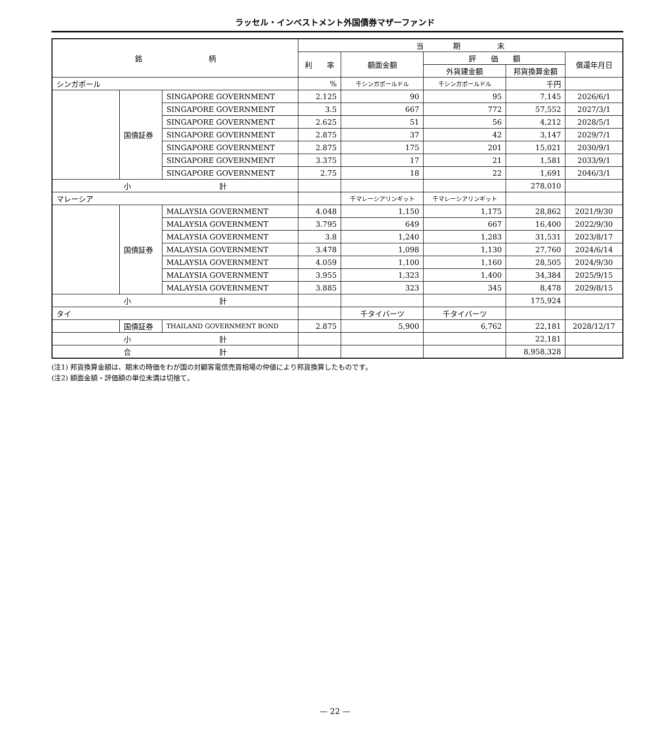ラッセル・インベストメント外国債券マザーファンド
| 銘 柄 | | | 当 期 末 | | | | |
| --- | --- | --- | --- | --- | --- | --- | --- |
| | | | 利 率 | 額面金額 | 評 価 額 | | 償還年月日 |
| | | | | | 外貨建金額 | 邦貨換算金額 | |
| シンガポール | | | % | 千シンガポールドル | 千シンガポールドル | 千円 | |
| | 国債証券 | SINGAPORE GOVERNMENT | 2.125 | 90 | 95 | 7,145 | 2026/6/1 |
| | | SINGAPORE GOVERNMENT | 3.5 | 667 | 772 | 57,552 | 2027/3/1 |
| | | SINGAPORE GOVERNMENT | 2.625 | 51 | 56 | 4,212 | 2028/5/1 |
| | | SINGAPORE GOVERNMENT | 2.875 | 37 | 42 | 3,147 | 2029/7/1 |
| | | SINGAPORE GOVERNMENT | 2.875 | 175 | 201 | 15,021 | 2030/9/1 |
| | | SINGAPORE GOVERNMENT | 3.375 | 17 | 21 | 1,581 | 2033/9/1 |
| | | SINGAPORE GOVERNMENT | 2.75 | 18 | 22 | 1,691 | 2046/3/1 |
| 小 計 | | | | | | 278,010 | |
| マレーシア | | | | 千マレーシアリンギット | 千マレーシアリンギット | | |
| | 国債証券 | MALAYSIA GOVERNMENT | 4.048 | 1,150 | 1,175 | 28,862 | 2021/9/30 |
| | | MALAYSIA GOVERNMENT | 3.795 | 649 | 667 | 16,400 | 2022/9/30 |
| | | MALAYSIA GOVERNMENT | 3.8 | 1,240 | 1,283 | 31,531 | 2023/8/17 |
| | | MALAYSIA GOVERNMENT | 3.478 | 1,098 | 1,130 | 27,760 | 2024/6/14 |
| | | MALAYSIA GOVERNMENT | 4.059 | 1,100 | 1,160 | 28,505 | 2024/9/30 |
| | | MALAYSIA GOVERNMENT | 3.955 | 1,323 | 1,400 | 34,384 | 2025/9/15 |
| | | MALAYSIA GOVERNMENT | 3.885 | 323 | 345 | 8,478 | 2029/8/15 |
| 小 計 | | | | | | 175,924 | |
| タイ | | | | 千タイバーツ | 千タイバーツ | | |
| | 国債証券 | THAILAND GOVERNMENT BOND | 2.875 | 5,900 | 6,762 | 22,181 | 2028/12/17 |
| 小 計 | | | | | | 22,181 | |
| 合 計 | | | | | | 8,958,328 | |
(注1) 邦貨換算金額は、期末の時価をわが国の対顧客電信売買相場の仲値により邦貨換算したものです。
(注2) 額面金額・評価額の単位未満は切捨て。
— 22 —